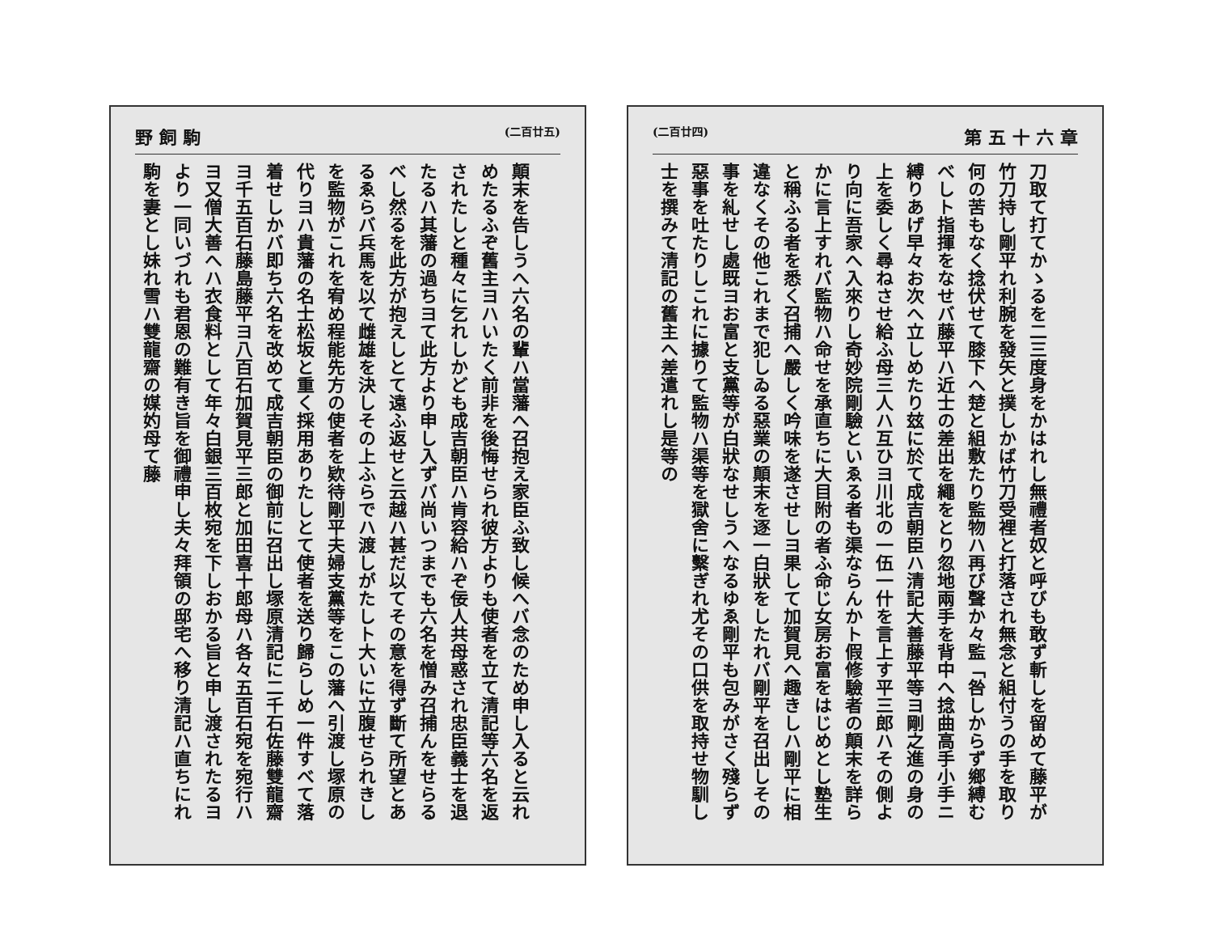(二百廿四) 第 五 十 六 章
刀取て打てかゝるを二三度身をかはれし無禮者奴と呼びも敢ず斬しを留めて藤平が竹刀持し剛平れ利腕を發矢と撲しかば竹刀受裡と打落され無念と組付うの手を取り何の苦もなく捻伏せて膝下へ楚と組敷たり監物ハ再び聲か々監「咎しからず鄉縛むべしト指揮をなせバ藤平ハ近士の差出を繩をとり忽地兩手を背中へ捻曲高手小手ニ縛りあげ早々お次へ立しめたり玆に於て成吉朝臣ハ清記大善藤平等ヨ剛之進の身の上を委しく尋ねさせ給ふ母三人ハ互ひヨ川北の一伍一什を言上す平三郎ハその側より向に吾家へ入來りし奇妙院剛驗といゑる者も渠ならんかト假修驗者の顛末を詳らかに言上すれバ監物ハ命せを承直ちに大目附の者ふ命じ女房お富をはじめとし塾生と稱ふる者を悉く召捕へ嚴しく吟味を遂させしヨ果して加賀見へ趣きしハ剛平に相違なくその他これまで犯しゐる惡業の顛末を逐一白狀をしたれバ剛平を召出しその事を糺せし處既ヨお富と支黨等が白狀なせしうへなるゆゑ剛平も包みがさく殘らず惡事を吐たりしこれに據りて監物ハ渠等を獄舍に繫ぎれ尤その口供を取持せ物馴し士を撰みて清記の舊主へ差遣れし是等の
野 飼 駒 (二百廿五)
顛末を告しうへ六名の輩ハ當藩へ召抱え家臣ふ致し候へバ念のため申し入ると云れめたるふぞ舊主ヨハいたく前非を後悔せられ彼方よりも使者を立て清記等六名を返されたしと種々に乞れしかども成吉朝臣ハ肯容給ハぞ佞人共母惑され忠臣義士を退たるハ其藩の過ちヨて此方より申し入ずバ尚いつまでも六名を憎み召捕んをせらるべし然るを此方が抱えしとて遠ふ返せと云越ハ甚だ以てその意を得ず斷て所望とあるゑらバ兵馬を以て雌雄を決しその上ふらでハ渡しがたしト大いに立腹せられきしを監物がこれを宥め程能先方の使者を欵待剛平夫婦支黨等をこの藩へ引渡し塚原の代りヨハ貴藩の名士松坂と重く採用ありたしとて使者を送り歸らしめ一件すべて落着せしかバ即ち六名を改めて成吉朝臣の御前に召出し塚原清記に二千石佐藤雙龍齋ヨ千五百石藤島藤平ヨ八百石加賀見平三郎と加田喜十郎母ハ各々五百石宛を宛行ハヨ又僧大善へハ衣食料として年々白銀三百枚宛を下しおかる旨と申し渡されたるヨより一同いづれも君恩の難有き旨を御禮申し夫々拜領の邸宅へ移り清記ハ直ちにれ駒を妻とし妹れ雪ハ雙龍齋の媒妁母て藤